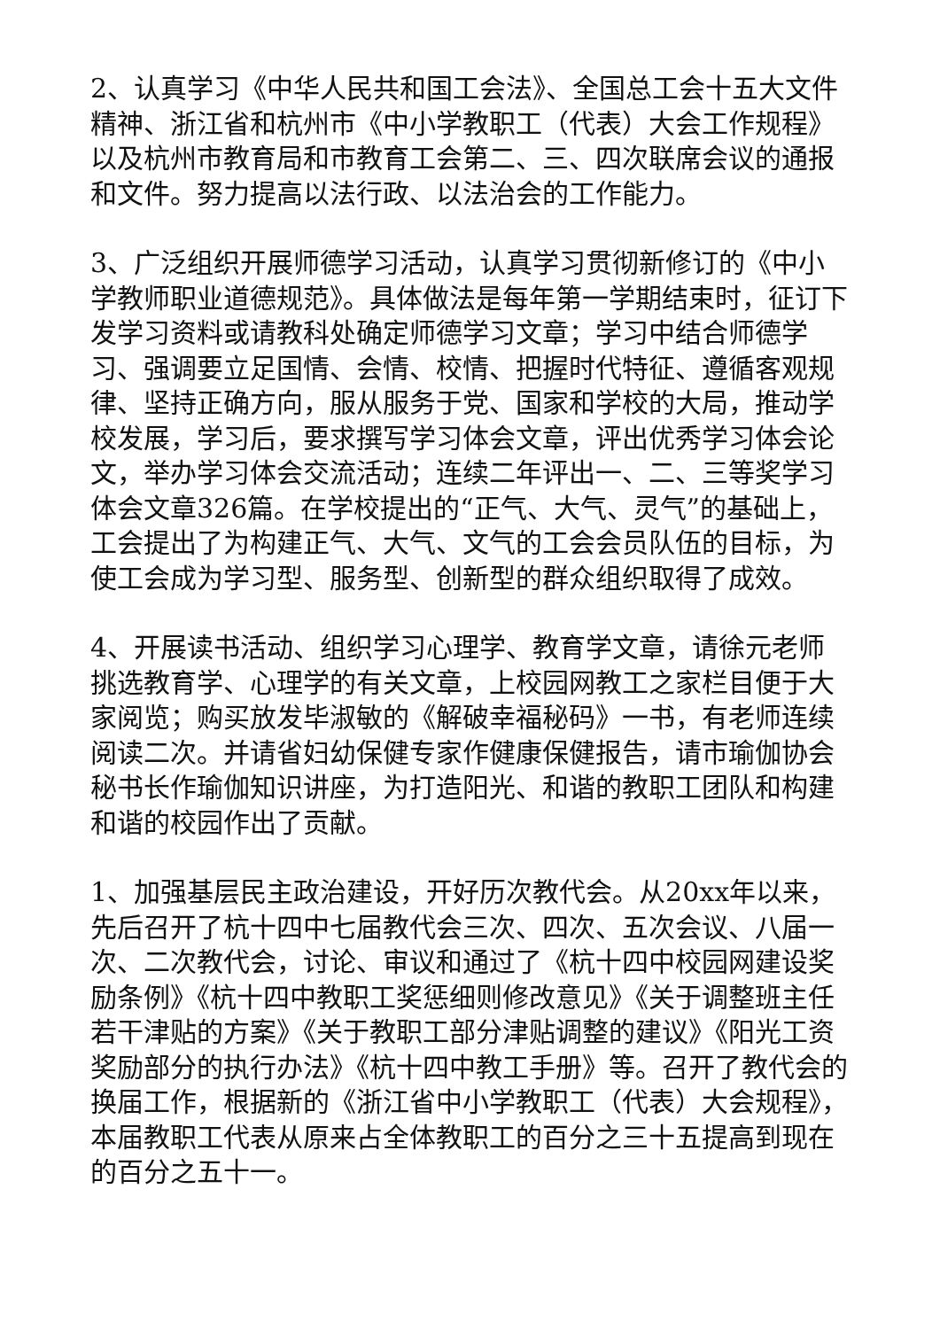2、认真学习《中华人民共和国工会法》、全国总工会十五大文件精神、浙江省和杭州市《中小学教职工（代表）大会工作规程》以及杭州市教育局和市教育工会第二、三、四次联席会议的通报和文件。努力提高以法行政、以法治会的工作能力。
3、广泛组织开展师德学习活动，认真学习贯彻新修订的《中小学教师职业道德规范》。具体做法是每年第一学期结束时，征订下发学习资料或请教科处确定师德学习文章；学习中结合师德学习、强调要立足国情、会情、校情、把握时代特征、遵循客观规律、坚持正确方向，服从服务于党、国家和学校的大局，推动学校发展，学习后，要求撰写学习体会文章，评出优秀学习体会论文，举办学习体会交流活动；连续二年评出一、二、三等奖学习体会文章326篇。在学校提出的“正气、大气、灵气”的基础上，工会提出了为构建正气、大气、文气的工会会员队伍的目标，为使工会成为学习型、服务型、创新型的群众组织取得了成效。
4、开展读书活动、组织学习心理学、教育学文章，请徐元老师挑选教育学、心理学的有关文章，上校园网教工之家栏目便于大家阅览；购买放发毕淑敏的《解破幸福秘码》一书，有老师连续阅读二次。并请省妇幼保健专家作健康保健报告，请市瑜伽协会秘书长作瑜伽知识讲座，为打造阳光、和谐的教职工团队和构建和谐的校园作出了贡献。
1、加强基层民主政治建设，开好历次教代会。从20xx年以来，先后召开了杭十四中七届教代会三次、四次、五次会议、八届一次、二次教代会，讨论、审议和通过了《杭十四中校园网建设奖励条例》《杭十四中教职工奖惩细则修改意见》《关于调整班主任若干津贴的方案》《关于教职工部分津贴调整的建议》《阳光工资奖励部分的执行办法》《杭十四中教工手册》等。召开了教代会的换届工作，根据新的《浙江省中小学教职工（代表）大会规程》，本届教职工代表从原来占全体教职工的百分之三十五提高到现在的百分之五十一。